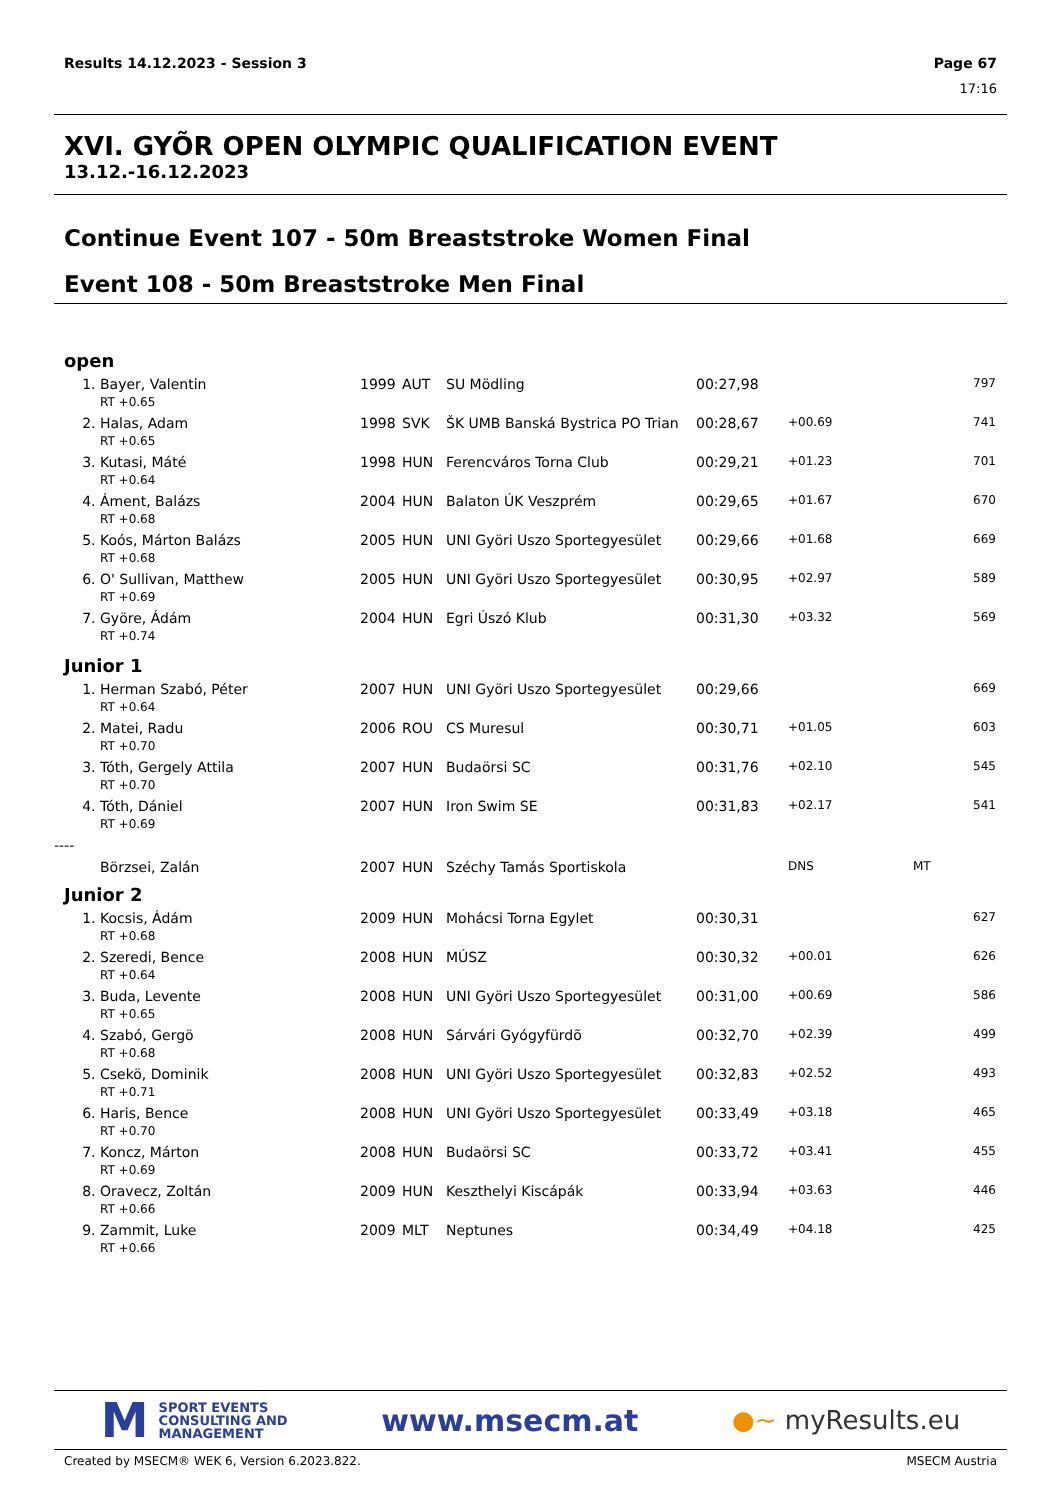Results 14.12.2023 - Session 3 Page 67
17:16
XVI. GYÕR OPEN OLYMPIC QUALIFICATION EVENT
13.12.-16.12.2023
Continue Event 107 - 50m Breaststroke Women Final
Event 108 - 50m Breaststroke Men Final
| open | | | | | | | | |
| 1. | Bayer, Valentin | 1999 | AUT | SU Mödling | 00:27,98 | | | 797 |
| | RT +0.65 | | | | | | | |
| 2. | Halas, Adam | 1998 | SVK | ŠK UMB Banská Bystrica PO Trian | 00:28,67 | +00.69 | | 741 |
| | RT +0.65 | | | | | | | |
| 3. | Kutasi, Máté | 1998 | HUN | Ferencváros Torna Club | 00:29,21 | +01.23 | | 701 |
| | RT +0.64 | | | | | | | |
| 4. | Áment, Balázs | 2004 | HUN | Balaton ÚK Veszprém | 00:29,65 | +01.67 | | 670 |
| | RT +0.68 | | | | | | | |
| 5. | Koós, Márton Balázs | 2005 | HUN | UNI Györi Uszo Sportegyesület | 00:29,66 | +01.68 | | 669 |
| | RT +0.68 | | | | | | | |
| 6. | O' Sullivan, Matthew | 2005 | HUN | UNI Györi Uszo Sportegyesület | 00:30,95 | +02.97 | | 589 |
| | RT +0.69 | | | | | | | |
| 7. | Györe, Ádám | 2004 | HUN | Egri Úszó Klub | 00:31,30 | +03.32 | | 569 |
| | RT +0.74 | | | | | | | |
| Junior 1 | | | | | | | | |
| 1. | Herman Szabó, Péter | 2007 | HUN | UNI Györi Uszo Sportegyesület | 00:29,66 | | | 669 |
| | RT +0.64 | | | | | | | |
| 2. | Matei, Radu | 2006 | ROU | CS Muresul | 00:30,71 | +01.05 | | 603 |
| | RT +0.70 | | | | | | | |
| 3. | Tóth, Gergely Attila | 2007 | HUN | Budaörsi SC | 00:31,76 | +02.10 | | 545 |
| | RT +0.70 | | | | | | | |
| 4. | Tóth, Dániel | 2007 | HUN | Iron Swim SE | 00:31,83 | +02.17 | | 541 |
| | RT +0.69 | | | | | | | |
| ---- | | | | | | | | |
| | Börzsei, Zalán | 2007 | HUN | Széchy Tamás Sportiskola | | DNS | MT | |
| Junior 2 | | | | | | | | |
| 1. | Kocsis, Ádám | 2009 | HUN | Mohácsi Torna Egylet | 00:30,31 | | | 627 |
| | RT +0.68 | | | | | | | |
| 2. | Szeredi, Bence | 2008 | HUN | MÚSZ | 00:30,32 | +00.01 | | 626 |
| | RT +0.64 | | | | | | | |
| 3. | Buda, Levente | 2008 | HUN | UNI Györi Uszo Sportegyesület | 00:31,00 | +00.69 | | 586 |
| | RT +0.65 | | | | | | | |
| 4. | Szabó, Gergö | 2008 | HUN | Sárvári Gyógyfürdõ | 00:32,70 | +02.39 | | 499 |
| | RT +0.68 | | | | | | | |
| 5. | Csekö, Dominik | 2008 | HUN | UNI Györi Uszo Sportegyesület | 00:32,83 | +02.52 | | 493 |
| | RT +0.71 | | | | | | | |
| 6. | Haris, Bence | 2008 | HUN | UNI Györi Uszo Sportegyesület | 00:33,49 | +03.18 | | 465 |
| | RT +0.70 | | | | | | | |
| 7. | Koncz, Márton | 2008 | HUN | Budaörsi SC | 00:33,72 | +03.41 | | 455 |
| | RT +0.69 | | | | | | | |
| 8. | Oravecz, Zoltán | 2009 | HUN | Keszthelyi Kiscápák | 00:33,94 | +03.63 | | 446 |
| | RT +0.66 | | | | | | | |
| 9. | Zammit, Luke | 2009 | MLT | Neptunes | 00:34,49 | +04.18 | | 425 |
| | RT +0.66 | | | | | | | |
M SPORT EVENTS
CONSULTING AND
MANAGEMENT
www.msecm.at
●~ myResults.eu
Created by MSECM® WEK 6, Version 6.2023.822. MSECM Austria